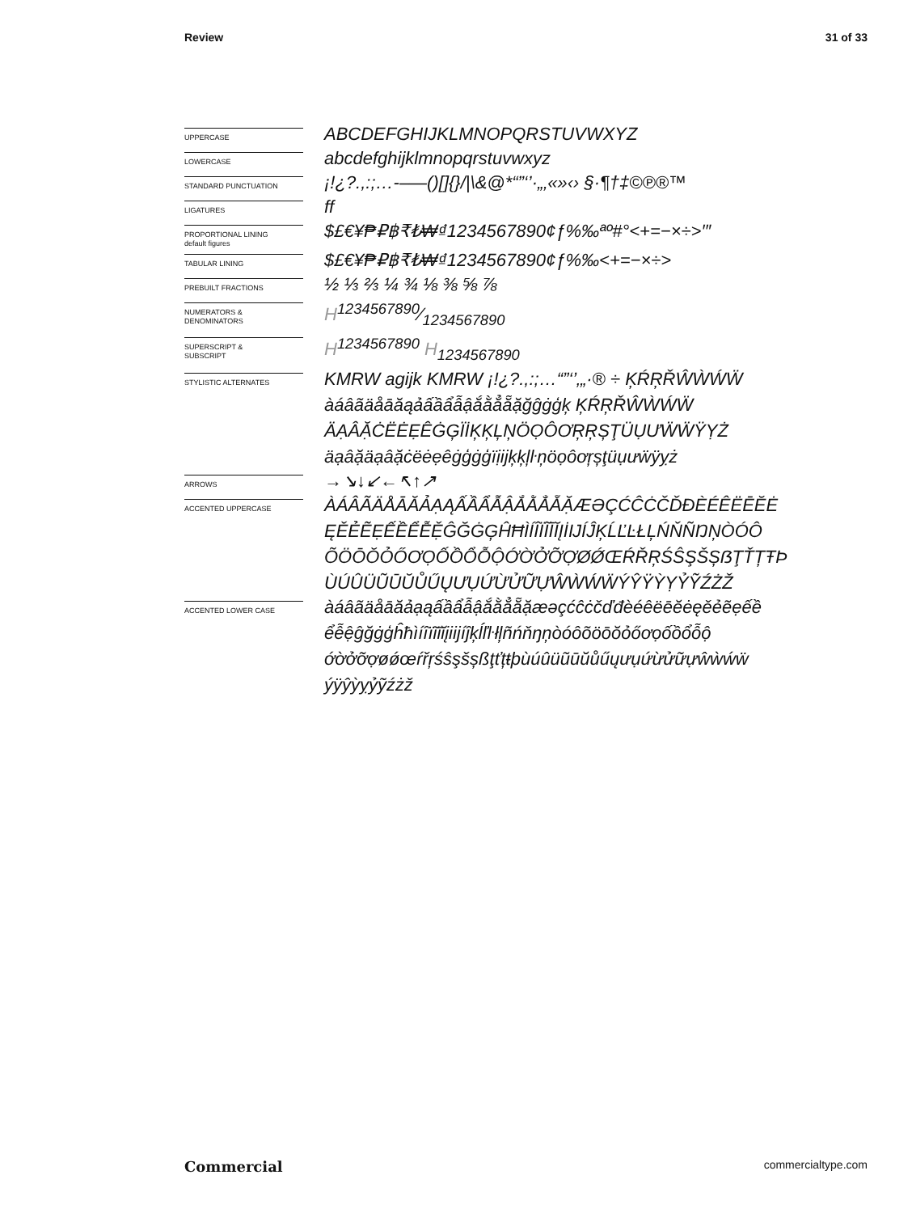Review 31 of 33
UPPERCASE
ABCDEFGHIJKLMNOPQRSTUVWXYZ
LOWERCASE
abcdefghijklmnopqrstuvwxyz
STANDARD PUNCTUATION
¡!¿?.,:;…-–—()[]{}/|\&@*“”‘’·„‚«»‹› §·¶†‡©℗®™
LIGATURES
ff
PROPORTIONAL LINING
default figures
$£€¥₱₽฿₹₺₩₫1234567890¢ƒ%‰ªº#°<+=−×÷>′″
TABULAR LINING
$£€¥₱₽฿₹₺₩₫1234567890¢ƒ%‰<+=−×÷>
PREBUILT FRACTIONS
½ ⅓ ⅔ ¼ ¾ ⅛ ⅜ ⅝ ⅞
NUMERATORS &
DENOMINATORS
H1234567890⁄1234567890
SUPERSCRIPT &
SUBSCRIPT
H<sup>1234567890</sup> H<sub>1234567890</sub>
STYLISTIC ALTERNATES
KMRW agijk KMRW ¡!¿?.,:;…“”‘’‚„·® ÷ ĶŔŖŘŴẀẂẄ
àáâãäåāăąảấầẩẫậắằẳẵặğĝġģķ ĶŔŖŘŴẀẂẄ
ÄẠÂẶĊËĖẸÊĠĢÏİĶĶĻŅÖỌÔƠŖŖȘŢÜỤƯẄẄŸỴŻ
äạâặäạâặċëėẹêġģġģïịijķķļŀņöọôơŗșţüụưẅÿỵż
ARROWS
→↘↓↙←↖↑↗
ACCENTED UPPERCASE
ÀÁÂÃÄÅĀĂẢẠĄẤẦẨẪẬẮẰẲẴẶÆƏÇĆĈĊČĎĐÈÉÊËĒĔĖ
ĘĚẺẼẸẾỀỂỄỆĜĞĠĢĤĦÌÍÎÏĨĪĬĮİĲÍĴĶĹĽĿŁĻŃŇÑŊŅÒÓÔ
ÕÖŌŎỎŐƠỌỐỒỔỖỘỚỜỞỠỢØǾŒŔŘŖŚŜŞŠȘẞŢŤȚŦÞ
ÙÚÛÜŨŪŬŮŰŲƯỤỨỪỬỮỰŴẀẂẄÝŶŸỲỴỶỸŹŻŽ
ACCENTED LOWER CASE
àáâãäåāăảạąấầẩẫậắằẳẵặæəçćĉċčďđèéêëēĕėęěẻẽẹếề
ểễệĝğġģĥħìíîïĩīĭįiĳíĵķĺľŀłļñńňŋņòóôõöōŏỏőơọốồổỗộ
ớờởỡợøǿœŕřŗśŝşšșßţťțŧþùúûüũūŭůűųưụứừửữựŵẁẃẅ
ýÿŷỳỵỷỹźżž
Commercial commercialtype.com